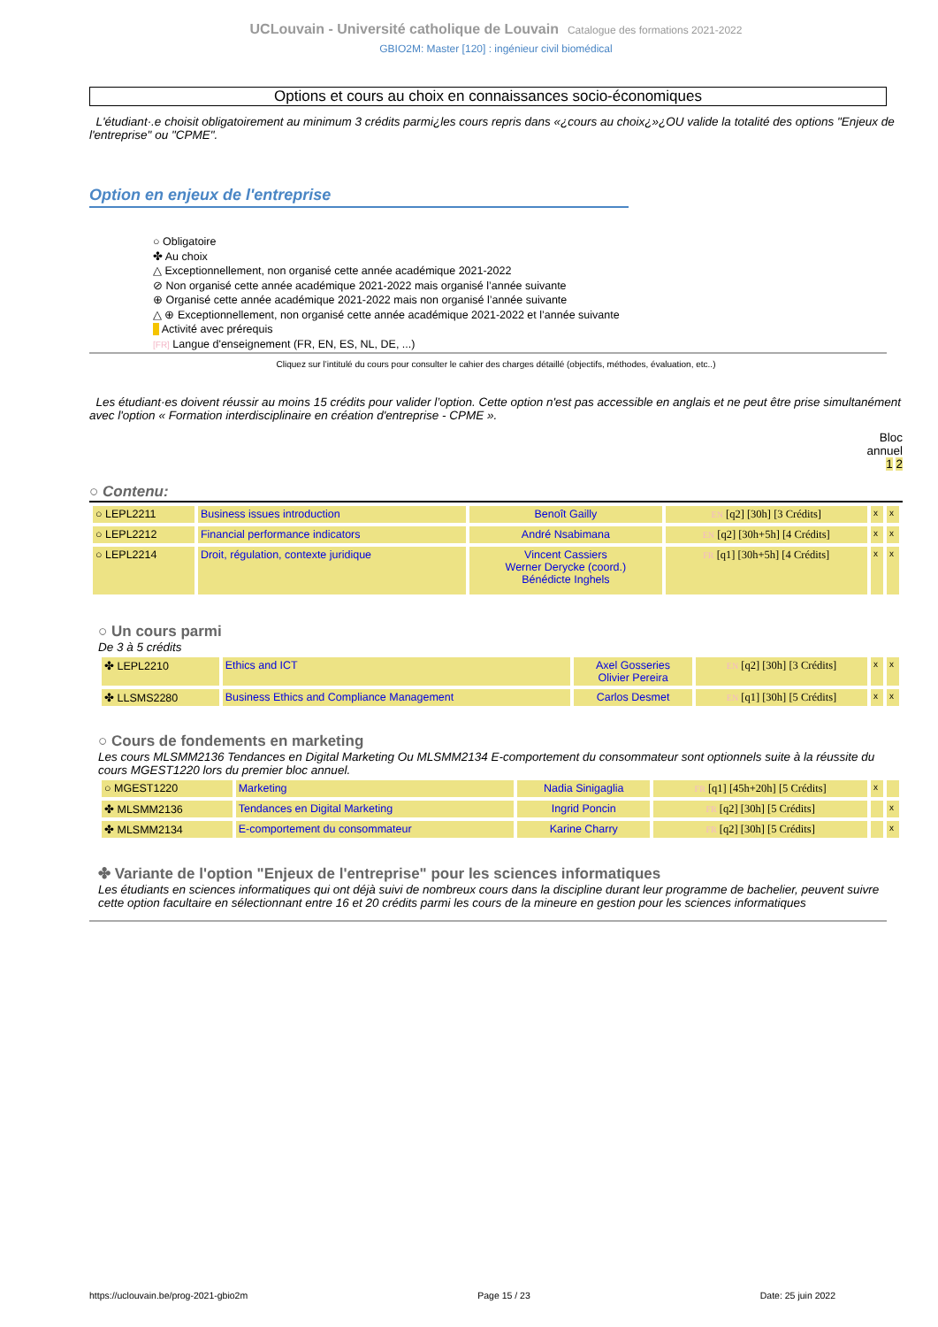UCLouvain - Université catholique de Louvain Catalogue des formations 2021-2022
GBIO2M: Master [120] : ingénieur civil biomédical
Options et cours au choix en connaissances socio-économiques
L'étudiant·.e choisit obligatoirement au minimum 3 crédits parmi¿les cours repris dans «¿cours au choix¿»¿OU valide la totalité des options "Enjeux de l'entreprise" ou "CPME".
Option en enjeux de l'entreprise
○ Obligatoire
✤ Au choix
△ Exceptionnellement, non organisé cette année académique 2021-2022
⊘ Non organisé cette année académique 2021-2022 mais organisé l’année suivante
⊕ Organisé cette année académique 2021-2022 mais non organisé l’année suivante
△ ⊕ Exceptionnellement, non organisé cette année académique 2021-2022 et l’année suivante
Activité avec prérequis
[FR] Langue d'enseignement (FR, EN, ES, NL, DE, ...)
Cliquez sur l’intitulé du cours pour consulter le cahier des charges détaillé (objectifs, méthodes, évaluation, etc..)
Les étudiant·es doivent réussir au moins 15 crédits pour valider l’option. Cette option n'est pas accessible en anglais et ne peut être prise simultanément avec l'option « Formation interdisciplinaire en création d'entreprise - CPME ».
Bloc
annuel
1 2
○ Contenu:
| ○ LEPL2211 | Business issues introduction | Benoît Gailly | EN [q2] [30h] [3 Crédits] | x | x |
| ○ LEPL2212 | Financial performance indicators | André Nsabimana | EN [q2] [30h+5h] [4 Crédits] | x | x |
| ○ LEPL2214 | Droit, régulation, contexte juridique | Vincent Cassiers Werner Derycke (coord.) Bénédicte Inghels | FR [q1] [30h+5h] [4 Crédits] | x | x |
○ Un cours parmi
De 3 à 5 crédits
| ✤ LEPL2210 | Ethics and ICT | Axel Gosseries Olivier Pereira | EN [q2] [30h] [3 Crédits] | x | x |
| ✤ LLSMS2280 | Business Ethics and Compliance Management | Carlos Desmet | EN [q1] [30h] [5 Crédits] | x | x |
○ Cours de fondements en marketing
Les cours MLSMM2136 Tendances en Digital Marketing Ou MLSMM2134 E-comportement du consommateur sont optionnels suite à la réussite du cours MGEST1220 lors du premier bloc annuel.
| ○ MGEST1220 | Marketing | Nadia Sinigaglia | FR [q1] [45h+20h] [5 Crédits] | x | |
| ✤ MLSMM2136 | Tendances en Digital Marketing | Ingrid Poncin | FR [q2] [30h] [5 Crédits] | | x |
| ✤ MLSMM2134 | E-comportement du consommateur | Karine Charry | FR [q2] [30h] [5 Crédits] | | x |
✤ Variante de l'option "Enjeux de l'entreprise" pour les sciences informatiques
Les étudiants en sciences informatiques qui ont déjà suivi de nombreux cours dans la discipline durant leur programme de bachelier, peuvent suivre cette option facultaire en sélectionnant entre 16 et 20 crédits parmi les cours de la mineure en gestion pour les sciences informatiques
https://uclouvain.be/prog-2021-gbio2m Page 15 / 23 Date: 25 juin 2022